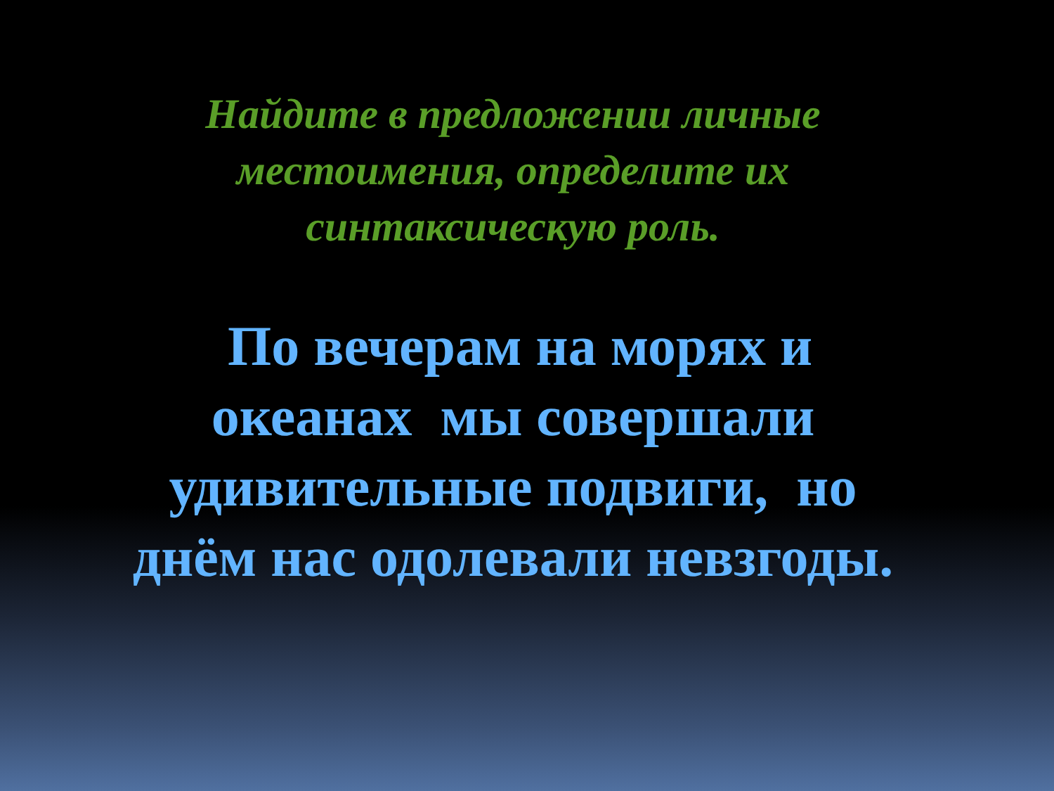Найдите в предложении личные
местоимения, определите их
синтаксическую роль.
По вечерам на морях и
океанах мы совершали
удивительные подвиги, но
днём нас одолевали невзгоды.